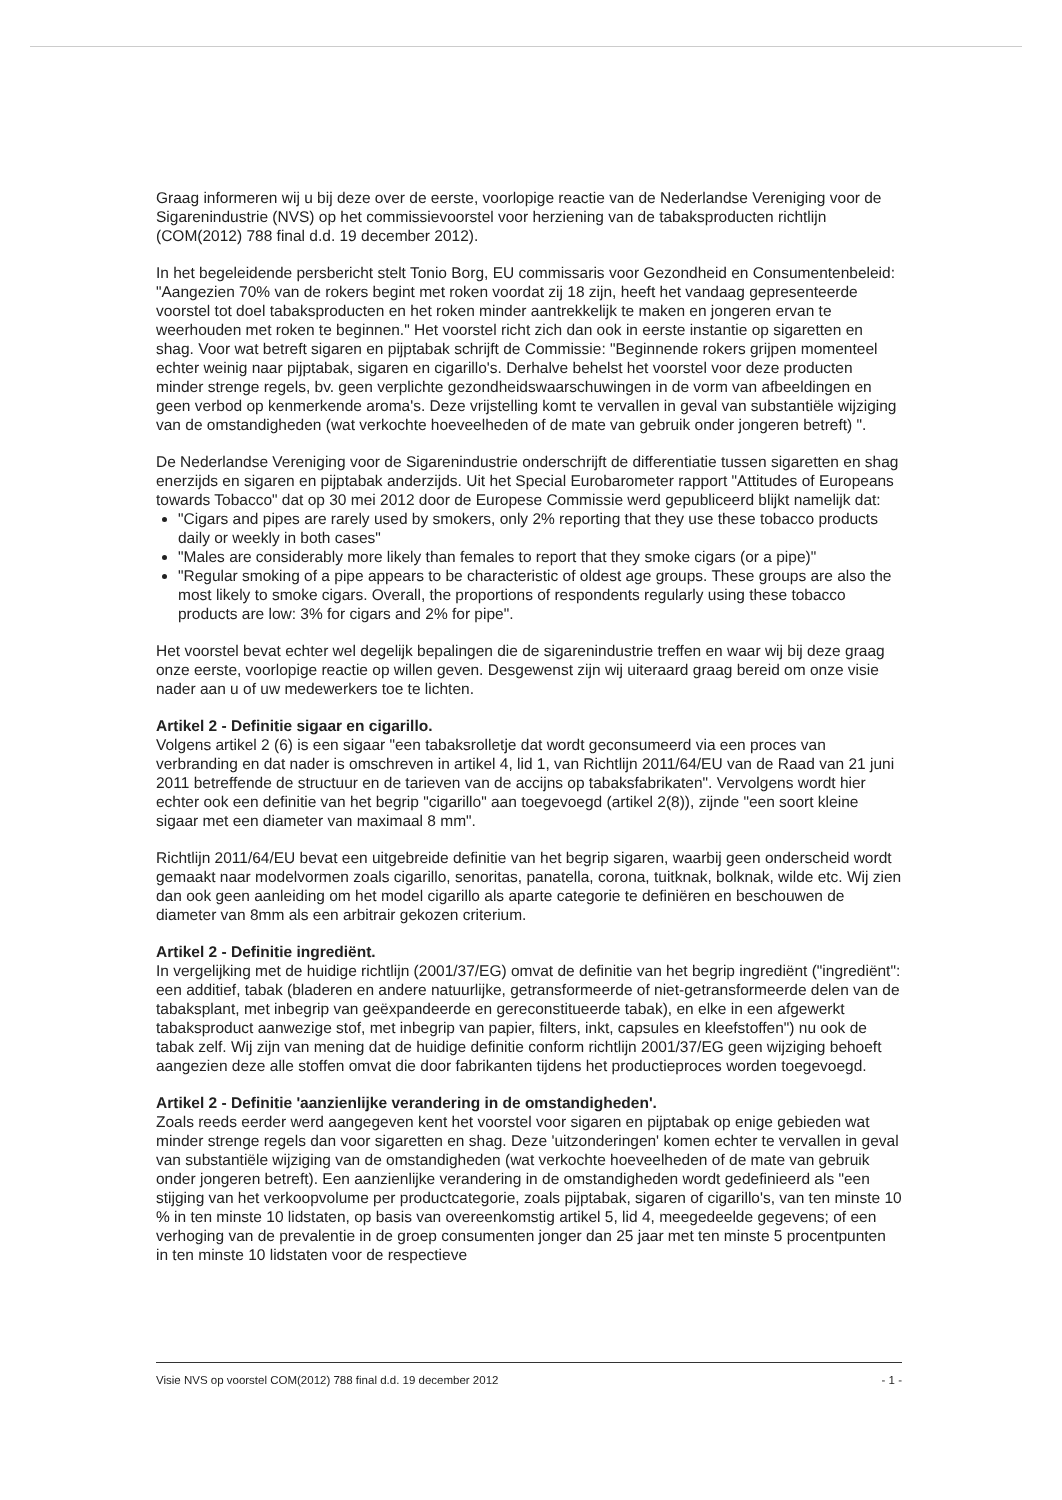Graag informeren wij u bij deze over de eerste, voorlopige reactie van de Nederlandse Vereniging voor de Sigarenindustrie (NVS) op het commissievoorstel voor herziening van de tabaksproducten richtlijn (COM(2012) 788 final d.d. 19 december 2012).
In het begeleidende persbericht stelt Tonio Borg, EU commissaris voor Gezondheid en Consumentenbeleid: "Aangezien 70% van de rokers begint met roken voordat zij 18 zijn, heeft het vandaag gepresenteerde voorstel tot doel tabaksproducten en het roken minder aantrekkelijk te maken en jongeren ervan te weerhouden met roken te beginnen." Het voorstel richt zich dan ook in eerste instantie op sigaretten en shag. Voor wat betreft sigaren en pijptabak schrijft de Commissie: "Beginnende rokers grijpen momenteel echter weinig naar pijptabak, sigaren en cigarillo's. Derhalve behelst het voorstel voor deze producten minder strenge regels, bv. geen verplichte gezondheidswaarschuwingen in de vorm van afbeeldingen en geen verbod op kenmerkende aroma's. Deze vrijstelling komt te vervallen in geval van substantiële wijziging van de omstandigheden (wat verkochte hoeveelheden of de mate van gebruik onder jongeren betreft) ".
De Nederlandse Vereniging voor de Sigarenindustrie onderschrijft de differentiatie tussen sigaretten en shag enerzijds en sigaren en pijptabak anderzijds. Uit het Special Eurobarometer rapport "Attitudes of Europeans towards Tobacco" dat op 30 mei 2012 door de Europese Commissie werd gepubliceerd blijkt namelijk dat:
"Cigars and pipes are rarely used by smokers, only 2% reporting that they use these tobacco products daily or weekly in both cases"
"Males are considerably more likely than females to report that they smoke cigars (or a pipe)"
"Regular smoking of a pipe appears to be characteristic of oldest age groups. These groups are also the most likely to smoke cigars. Overall, the proportions of respondents regularly using these tobacco products are low: 3% for cigars and 2% for pipe".
Het voorstel bevat echter wel degelijk bepalingen die de sigarenindustrie treffen en waar wij bij deze graag onze eerste, voorlopige reactie op willen geven. Desgewenst zijn wij uiteraard graag bereid om onze visie nader aan u of uw medewerkers toe te lichten.
Artikel 2 - Definitie sigaar en cigarillo.
Volgens artikel 2 (6) is een sigaar "een tabaksrolletje dat wordt geconsumeerd via een proces van verbranding en dat nader is omschreven in artikel 4, lid 1, van Richtlijn 2011/64/EU van de Raad van 21 juni 2011 betreffende de structuur en de tarieven van de accijns op tabaksfabrikaten". Vervolgens wordt hier echter ook een definitie van het begrip "cigarillo" aan toegevoegd (artikel 2(8)), zijnde "een soort kleine sigaar met een diameter van maximaal 8 mm".
Richtlijn 2011/64/EU bevat een uitgebreide definitie van het begrip sigaren, waarbij geen onderscheid wordt gemaakt naar modelvormen zoals cigarillo, senoritas, panatella, corona, tuitknak, bolknak, wilde etc. Wij zien dan ook geen aanleiding om het model cigarillo als aparte categorie te definiëren en beschouwen de diameter van 8mm als een arbitrair gekozen criterium.
Artikel 2 - Definitie ingrediënt.
In vergelijking met de huidige richtlijn (2001/37/EG) omvat de definitie van het begrip ingrediënt ("ingrediënt": een additief, tabak (bladeren en andere natuurlijke, getransformeerde of niet-getransformeerde delen van de tabaksplant, met inbegrip van geëxpandeerde en gereconstitueerde tabak), en elke in een afgewerkt tabaksproduct aanwezige stof, met inbegrip van papier, filters, inkt, capsules en kleefstoffen") nu ook de tabak zelf. Wij zijn van mening dat de huidige definitie conform richtlijn 2001/37/EG geen wijziging behoeft aangezien deze alle stoffen omvat die door fabrikanten tijdens het productieproces worden toegevoegd.
Artikel 2 - Definitie 'aanzienlijke verandering in de omstandigheden'.
Zoals reeds eerder werd aangegeven kent het voorstel voor sigaren en pijptabak op enige gebieden wat minder strenge regels dan voor sigaretten en shag. Deze 'uitzonderingen' komen echter te vervallen in geval van substantiële wijziging van de omstandigheden (wat verkochte hoeveelheden of de mate van gebruik onder jongeren betreft). Een aanzienlijke verandering in de omstandigheden wordt gedefinieerd als "een stijging van het verkoopvolume per productcategorie, zoals pijptabak, sigaren of cigarillo's, van ten minste 10 % in ten minste 10 lidstaten, op basis van overeenkomstig artikel 5, lid 4, meegedeelde gegevens; of een verhoging van de prevalentie in de groep consumenten jonger dan 25 jaar met ten minste 5 procentpunten in ten minste 10 lidstaten voor de respectieve
Visie NVS op voorstel COM(2012) 788 final d.d. 19 december 2012 - 1 -